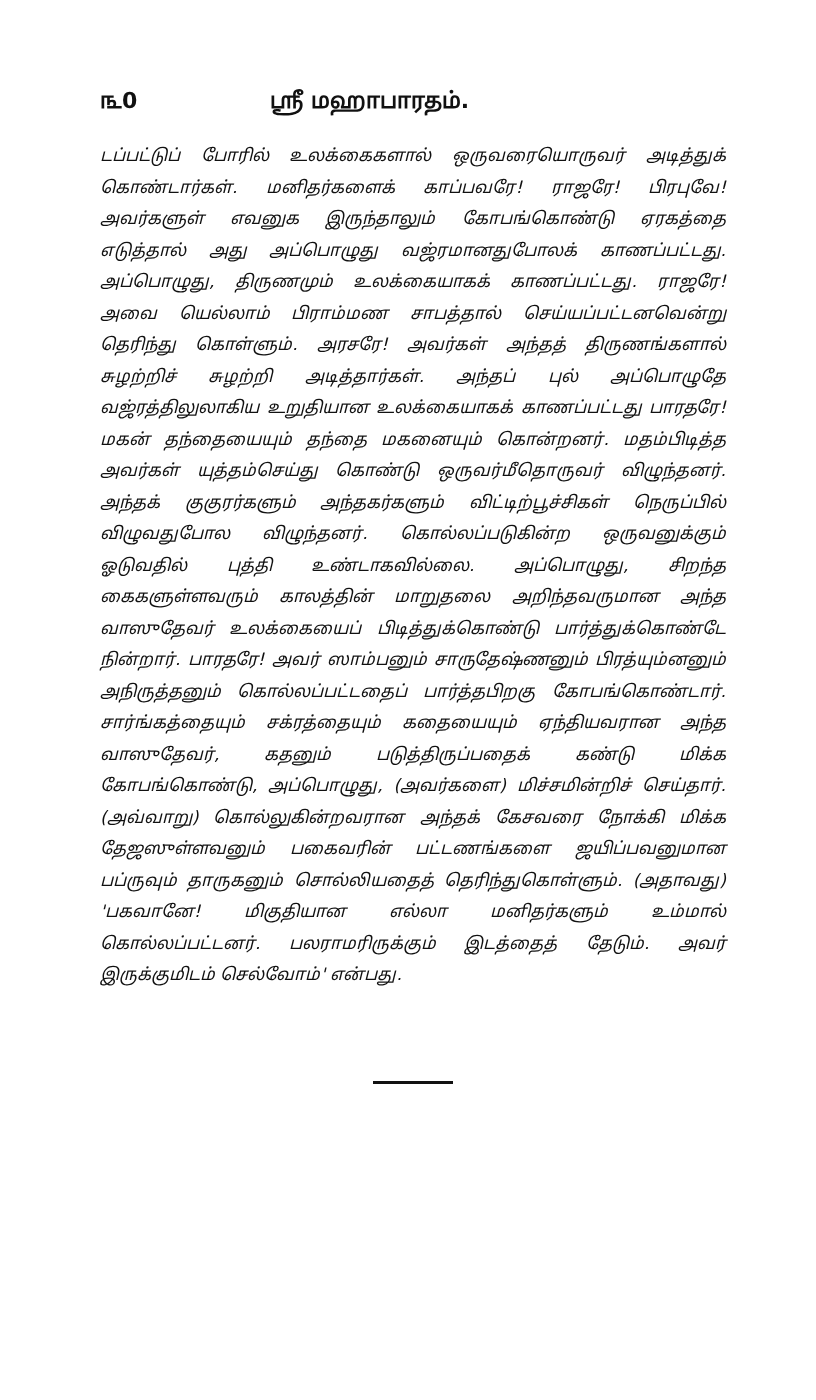௩0 ஸ்ரீ மஹாபாரதம்.
டப்பட்டுப் போரில் உலக்கைகளால் ஒருவரையொருவர் அடித்துக் கொண்டார்கள். மனிதர்களைக் காப்பவரே! ராஜரே! பிரபுவே! அவர்களுள் எவனுக இருந்தாலும் கோபங்கொண்டு ஏரகத்தை எடுத்தால் அது அப்பொழுது வஜ்ரமானதுபோலக் காணப்பட்டது. அப்பொழுது, திருணமும் உலக்கையாகக் காணப்பட்டது. ராஜரே! அவை யெல்லாம் பிராம்மண சாபத்தால் செய்யப்பட்டனவென்று தெரிந்து கொள்ளும். அரசரே! அவர்கள் அந்தத் திருணங்களால் சுழற்றிச் சுழற்றி அடித்தார்கள். அந்தப் புல் அப்பொழுதே வஜ்ரத்திலுலாகிய உறுதியான உலக்கையாகக் காணப்பட்டது பாரதரே! மகன் தந்தையையும் தந்தை மகனையும் கொன்றனர். மதம்பிடித்த அவர்கள் யுத்தம்செய்து கொண்டு ஒருவர்மீதொருவர் விழுந்தனர். அந்தக் குகுரர்களும் அந்தகர்களும் விட்டிற்பூச்சிகள் நெருப்பில் விழுவதுபோல விழுந்தனர். கொல்லப்படுகின்ற ஒருவனுக்கும் ஓடுவதில் புத்தி உண்டாகவில்லை. அப்பொழுது, சிறந்த கைகளுள்ளவரும் காலத்தின் மாறுதலை அறிந்தவருமான அந்த வாஸுதேவர் உலக்கையைப் பிடித்துக்கொண்டு பார்த்துக்கொண்டே நின்றார். பாரதரே! அவர் ஸாம்பனும் சாருதேஷ்ணனும் பிரத்யும்னனும் அநிருத்தனும் கொல்லப்பட்டதைப் பார்த்தபிறகு கோபங்கொண்டார். சார்ங்கத்தையும் சக்ரத்தையும் கதையையும் ஏந்தியவரான அந்த வாஸுதேவர், கதனும் படுத்திருப்பதைக் கண்டு மிக்க கோபங்கொண்டு, அப்பொழுது, (அவர்களை) மிச்சமின்றிச் செய்தார். (அவ்வாறு) கொல்லுகின்றவரான அந்தக் கேசவரை நோக்கி மிக்க தேஜஸுள்ளவனும் பகைவரின் பட்டணங்களை ஜயிப்பவனுமான பப்ருவும் தாருகனும் சொல்லியதைத் தெரிந்துகொள்ளும். (அதாவது) 'பகவானே! மிகுதியான எல்லா மனிதர்களும் உம்மால் கொல்லப்பட்டனர். பலராமரிருக்கும் இடத்தைத் தேடும். அவர் இருக்குமிடம் செல்வோம்' என்பது.